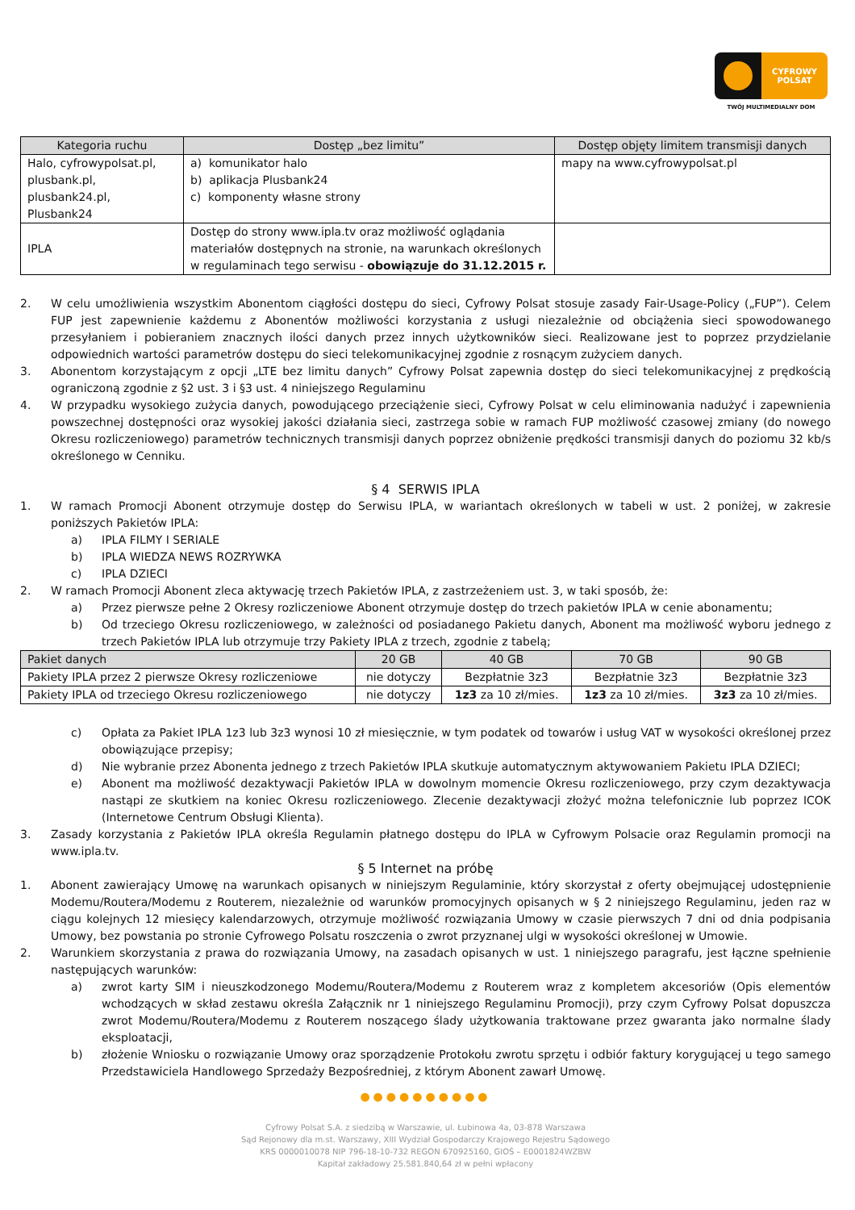CYFROWY
POLSAT
TWÓJ MULTIMEDIALNY DOM
| Kategoria ruchu | Dostęp „bez limitu” | Dostęp objęty limitem transmisji danych |
| --- | --- | --- |
| Halo, cyfrowypolsat.pl, plusbank.pl, plusbank24.pl, Plusbank24 | a) komunikator halo b) aplikacja Plusbank24 c) komponenty własne strony | mapy na www.cyfrowypolsat.pl |
| IPLA | Dostęp do strony www.ipla.tv oraz możliwość oglądania materiałów dostępnych na stronie, na warunkach określonych w regulaminach tego serwisu - obowiązuje do 31.12.2015 r. | |
2. W celu umożliwienia wszystkim Abonentom ciągłości dostępu do sieci, Cyfrowy Polsat stosuje zasady Fair-Usage-Policy („FUP”). Celem FUP jest zapewnienie każdemu z Abonentów możliwości korzystania z usługi niezależnie od obciążenia sieci spowodowanego przesyłaniem i pobieraniem znacznych ilości danych przez innych użytkowników sieci. Realizowane jest to poprzez przydzielanie odpowiednich wartości parametrów dostępu do sieci telekomunikacyjnej zgodnie z rosnącym zużyciem danych.
3. Abonentom korzystającym z opcji „LTE bez limitu danych” Cyfrowy Polsat zapewnia dostęp do sieci telekomunikacyjnej z prędkością ograniczoną zgodnie z §2 ust. 3 i §3 ust. 4 niniejszego Regulaminu
4. W przypadku wysokiego zużycia danych, powodującego przeciążenie sieci, Cyfrowy Polsat w celu eliminowania nadużyć i zapewnienia powszechnej dostępności oraz wysokiej jakości działania sieci, zastrzega sobie w ramach FUP możliwość czasowej zmiany (do nowego Okresu rozliczeniowego) parametrów technicznych transmisji danych poprzez obniżenie prędkości transmisji danych do poziomu 32 kb/s określonego w Cenniku.
§ 4 SERWIS IPLA
1. W ramach Promocji Abonent otrzymuje dostęp do Serwisu IPLA, w wariantach określonych w tabeli w ust. 2 poniżej, w zakresie poniższych Pakietów IPLA:
a) IPLA FILMY I SERIALE
b) IPLA WIEDZA NEWS ROZRYWKA
c) IPLA DZIECI
2. W ramach Promocji Abonent zleca aktywację trzech Pakietów IPLA, z zastrzeżeniem ust. 3, w taki sposób, że:
a) Przez pierwsze pełne 2 Okresy rozliczeniowe Abonent otrzymuje dostęp do trzech pakietów IPLA w cenie abonamentu;
b) Od trzeciego Okresu rozliczeniowego, w zależności od posiadanego Pakietu danych, Abonent ma możliwość wyboru jednego z trzech Pakietów IPLA lub otrzymuje trzy Pakiety IPLA z trzech, zgodnie z tabelą;
| Pakiet danych | 20 GB | 40 GB | 70 GB | 90 GB |
| --- | --- | --- | --- | --- |
| Pakiety IPLA przez 2 pierwsze Okresy rozliczeniowe | nie dotyczy | Bezpłatnie 3z3 | Bezpłatnie 3z3 | Bezpłatnie 3z3 |
| Pakiety IPLA od trzeciego Okresu rozliczeniowego | nie dotyczy | 1z3 za 10 zł/mies. | 1z3 za 10 zł/mies. | 3z3 za 10 zł/mies. |
c) Opłata za Pakiet IPLA 1z3 lub 3z3 wynosi 10 zł miesięcznie, w tym podatek od towarów i usług VAT w wysokości określonej przez obowiązujące przepisy;
d) Nie wybranie przez Abonenta jednego z trzech Pakietów IPLA skutkuje automatycznym aktywowaniem Pakietu IPLA DZIECI;
e) Abonent ma możliwość dezaktywacji Pakietów IPLA w dowolnym momencie Okresu rozliczeniowego, przy czym dezaktywacja nastąpi ze skutkiem na koniec Okresu rozliczeniowego. Zlecenie dezaktywacji złożyć można telefonicznie lub poprzez ICOK (Internetowe Centrum Obsługi Klienta).
3. Zasady korzystania z Pakietów IPLA określa Regulamin płatnego dostępu do IPLA w Cyfrowym Polsacie oraz Regulamin promocji na www.ipla.tv.
§ 5 Internet na próbę
1. Abonent zawierający Umowę na warunkach opisanych w niniejszym Regulaminie, który skorzystał z oferty obejmującej udostępnienie Modemu/Routera/Modemu z Routerem, niezależnie od warunków promocyjnych opisanych w § 2 niniejszego Regulaminu, jeden raz w ciągu kolejnych 12 miesięcy kalendarzowych, otrzymuje możliwość rozwiązania Umowy w czasie pierwszych 7 dni od dnia podpisania Umowy, bez powstania po stronie Cyfrowego Polsatu roszczenia o zwrot przyznanej ulgi w wysokości określonej w Umowie.
2. Warunkiem skorzystania z prawa do rozwiązania Umowy, na zasadach opisanych w ust. 1 niniejszego paragrafu, jest łączne spełnienie następujących warunków:
a) zwrot karty SIM i nieuszkodzonego Modemu/Routera/Modemu z Routerem wraz z kompletem akcesoriów (Opis elementów wchodzących w skład zestawu określa Załącznik nr 1 niniejszego Regulaminu Promocji), przy czym Cyfrowy Polsat dopuszcza zwrot Modemu/Routera/Modemu z Routerem noszącego ślady użytkowania traktowane przez gwaranta jako normalne ślady eksploatacji,
b) złożenie Wniosku o rozwiązanie Umowy oraz sporządzenie Protokołu zwrotu sprzętu i odbiór faktury korygującej u tego samego Przedstawiciela Handlowego Sprzedaży Bezpośredniej, z którym Abonent zawarł Umowę.
●●●●●●●●●●
Cyfrowy Polsat S.A. z siedzibą w Warszawie, ul. Łubinowa 4a, 03-878 Warszawa
Sąd Rejonowy dla m.st. Warszawy, XIII Wydział Gospodarczy Krajowego Rejestru Sądowego
KRS 0000010078 NIP 796-18-10-732 REGON 670925160, GIOŚ – E0001824WZBW
Kapitał zakładowy 25.581.840,64 zł w pełni wpłacony